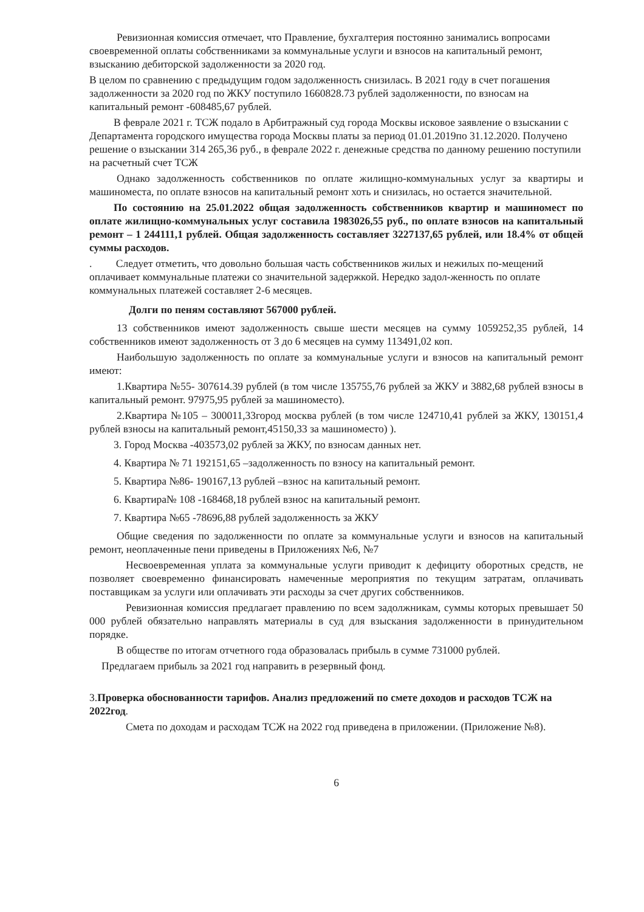Ревизионная комиссия отмечает, что Правление, бухгалтерия постоянно занимались вопросами своевременной оплаты собственниками за коммунальные услуги и взносов на капитальный ремонт, взысканию дебиторской задолженности за 2020 год.
В целом по сравнению с предыдущим годом задолженность снизилась. В 2021 году в счет погашения задолженности за 2020 год по ЖКУ поступило 1660828.73 рублей задолженности, по взносам на капитальный ремонт -608485,67 рублей.
В феврале 2021 г. ТСЖ подало в Арбитражный суд города Москвы исковое заявление о взыскании с Департамента городского имущества города Москвы платы за период 01.01.2019по 31.12.2020. Получено решение о взыскании 314 265,36 руб., в феврале 2022 г. денежные средства по данному решению поступили на расчетный счет ТСЖ
Однако задолженность собственников по оплате жилищно-коммунальных услуг за квартиры и машиноместа, по оплате взносов на капитальный ремонт хоть и снизилась, но остается значительной.
По состоянию на 25.01.2022 общая задолженность собственников квартир и машиномест по оплате жилищно-коммунальных услуг составила 1983026,55 руб., по оплате взносов на капитальный ремонт – 1 244111,1 рублей. Общая задолженность составляет 3227137,65 рублей, или 18.4% от общей суммы расходов.
. Следует отметить, что довольно большая часть собственников жилых и нежилых по-мещений оплачивает коммунальные платежи со значительной задержкой. Нередко задол-женность по оплате коммунальных платежей составляет 2-6 месяцев.
Долги по пеням составляют 567000 рублей.
13 собственников имеют задолженность свыше шести месяцев на сумму 1059252,35 рублей, 14 собственников имеют задолженность от 3 до 6 месяцев на сумму 113491,02 коп.
Наибольшую задолженность по оплате за коммунальные услуги и взносов на капитальный ремонт имеют:
1.Квартира №55- 307614.39 рублей (в том числе 135755,76 рублей за ЖКУ и 3882,68 рублей взносы в капитальный ремонт. 97975,95 рублей за машиноместо).
2.Квартира №105 – 300011,33город москва рублей (в том числе 124710,41 рублей за ЖКУ, 130151,4 рублей взносы на капитальный ремонт,45150,33 за машиноместо) ).
3. Город Москва -403573,02 рублей за ЖКУ, по взносам данных нет.
4. Квартира № 71 192151,65 –задолженность по взносу на капитальный ремонт.
5. Квартира №86- 190167,13 рублей –взнос на капитальный ремонт.
6. Квартира№ 108 -168468,18 рублей взнос на капитальный ремонт.
7. Квартира №65 -78696,88 рублей задолженность за ЖКУ
Общие сведения по задолженности по оплате за коммунальные услуги и взносов на капитальный ремонт, неоплаченные пени приведены в Приложениях №6, №7
Несвоевременная уплата за коммунальные услуги приводит к дефициту оборотных средств, не позволяет своевременно финансировать намеченные мероприятия по текущим затратам, оплачивать поставщикам за услуги или оплачивать эти расходы за счет других собственников.
Ревизионная комиссия предлагает правлению по всем задолжникам, суммы которых превышает 50 000 рублей обязательно направлять материалы в суд для взыскания задолженности в принудительном порядке.
В обществе по итогам отчетного года образовалась прибыль в сумме 731000 рублей.
Предлагаем прибыль за 2021 год направить в резервный фонд.
3.Проверка обоснованности тарифов. Анализ предложений по смете доходов и расходов ТСЖ на 2022год.
Смета по доходам и расходам ТСЖ на 2022 год приведена в приложении. (Приложение №8).
6